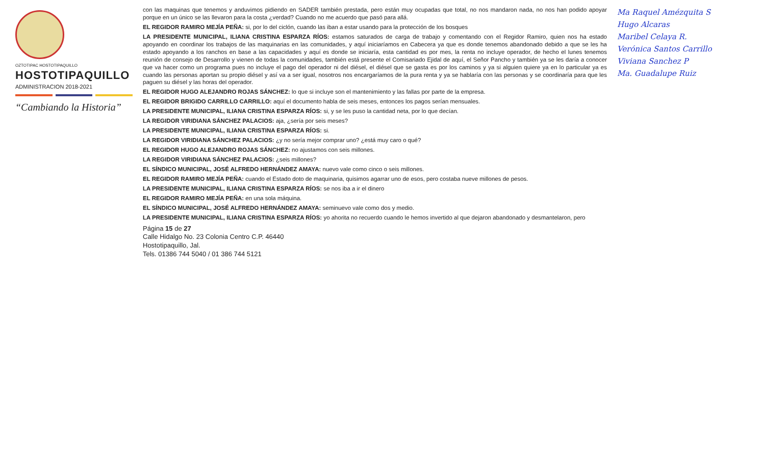OZTOTIPAC HOSTOTIPAQUILLO
HOSTOTIPAQUILLO
ADMINISTRACION 2018-2021
“Cambiando la Historia”
con las maquinas que tenemos y anduvimos pidiendo en SADER también prestada, pero están muy ocupadas que total, no nos mandaron nada, no nos han podido apoyar porque en un único se las llevaron para la costa ¿verdad? Cuando no me acuerdo que pasó para allá.
EL REGIDOR RAMIRO MEJÍA PEÑA: si, por lo del ciclón, cuando las iban a estar usando para la protección de los bosques
LA PRESIDENTE MUNICIPAL, ILIANA CRISTINA ESPARZA RÍOS: estamos saturados de carga de trabajo y comentando con el Regidor Ramiro, quien nos ha estado apoyando en coordinar los trabajos de las maquinarias en las comunidades, y aquí iniciaríamos en Cabecera ya que es donde tenemos abandonado debido a que se les ha estado apoyando a los ranchos en base a las capacidades y aquí es donde se iniciaría, esta cantidad es por mes, la renta no incluye operador, de hecho el lunes tenemos reunión de consejo de Desarrollo y vienen de todas la comunidades, también está presente el Comisariado Ejidal de aquí, el Señor Pancho y también ya se les daría a conocer que va hacer como un programa pues no incluye el pago del operador ni del diésel, el diésel que se gasta es por los caminos y ya si alguien quiere ya en lo particular ya es cuando las personas aportan su propio diésel y así va a ser igual, nosotros nos encargaríamos de la pura renta y ya se hablaría con las personas y se coordinaría para que les paguen su diésel y las horas del operador.
EL REGIDOR HUGO ALEJANDRO ROJAS SÁNCHEZ: lo que si incluye son el mantenimiento y las fallas por parte de la empresa.
EL REGIDOR BRIGIDO CARRILLO CARRILLO: aquí el documento habla de seis meses, entonces los pagos serían mensuales.
LA PRESIDENTE MUNICIPAL, ILIANA CRISTINA ESPARZA RÍOS: si, y se les puso la cantidad neta, por lo que decían.
LA REGIDOR VIRIDIANA SÁNCHEZ PALACIOS: aja, ¿sería por seis meses?
LA PRESIDENTE MUNICIPAL, ILIANA CRISTINA ESPARZA RÍOS: si.
LA REGIDOR VIRIDIANA SÁNCHEZ PALACIOS: ¿y no sería mejor comprar uno? ¿está muy caro o qué?
EL REGIDOR HUGO ALEJANDRO ROJAS SÁNCHEZ: no ajustamos con seis millones.
LA REGIDOR VIRIDIANA SÁNCHEZ PALACIOS: ¿seis millones?
EL SÍNDICO MUNICIPAL, JOSÉ ALFREDO HERNÁNDEZ AMAYA: nuevo vale como cinco o seis millones.
EL REGIDOR RAMIRO MEJÍA PEÑA: cuando el Estado doto de maquinaria, quisimos agarrar uno de esos, pero costaba nueve millones de pesos.
LA PRESIDENTE MUNICIPAL, ILIANA CRISTINA ESPARZA RÍOS: se nos iba a ir el dinero
EL REGIDOR RAMIRO MEJÍA PEÑA: en una sola máquina.
EL SÍNDICO MUNICIPAL, JOSÉ ALFREDO HERNÁNDEZ AMAYA: seminuevo vale como dos y medio.
LA PRESIDENTE MUNICIPAL, ILIANA CRISTINA ESPARZA RÍOS: yo ahorita no recuerdo cuando le hemos invertido al que dejaron abandonado y desmantelaron, pero
Página 15 de 27
Calle Hidalgo No. 23 Colonia Centro C.P. 46440
Hostotipaquillo, Jal.
Tels. 01386 744 5040 / 01 386 744 5121
Ma Raquel Amézquita S
Hugo Alcaras
Maribel Celaya R.
Verónica Santos Carrillo
Viviana Sanchez P
Ma. Guadalupe Ruiz